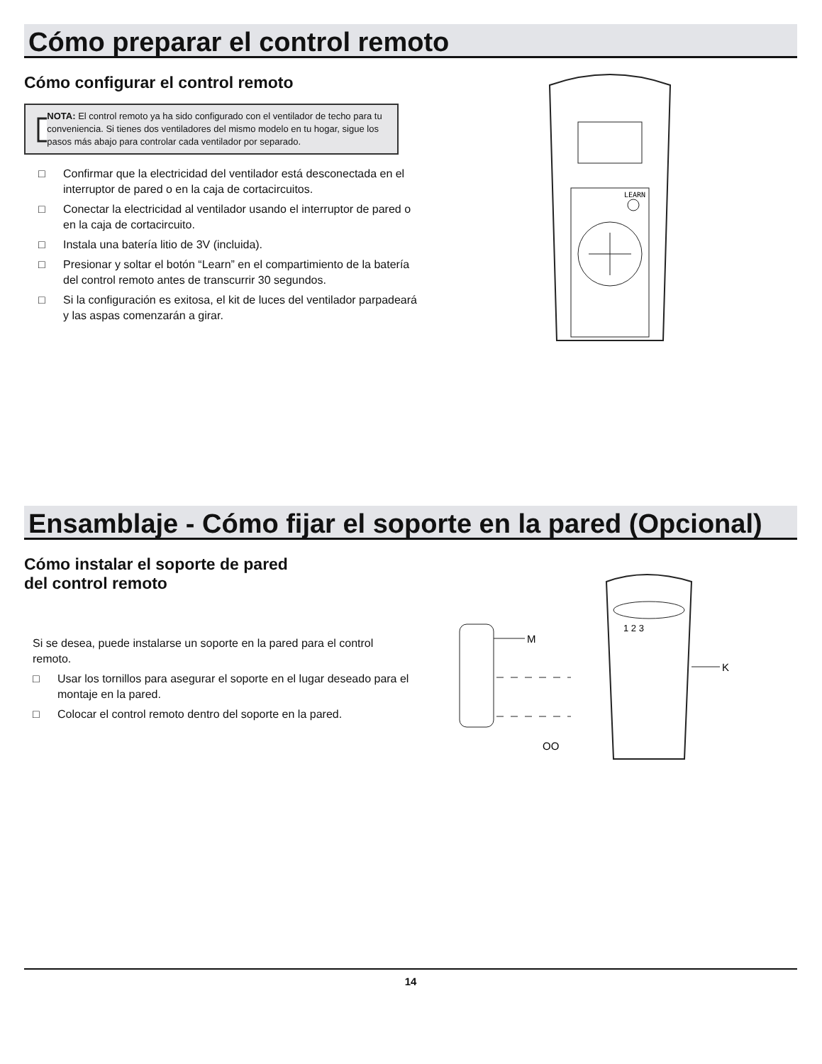Cómo preparar el control remoto
Cómo configurar el control remoto
NOTA: El control remoto ya ha sido configurado con el ventilador de techo para tu conveniencia. Si tienes dos ventiladores del mismo modelo en tu hogar, sigue los pasos más abajo para controlar cada ventilador por separado.
□ Confirmar que la electricidad del ventilador está desconectada en el interruptor de pared o en la caja de cortacircuitos.
□ Conectar la electricidad al ventilador usando el interruptor de pared o en la caja de cortacircuito.
□ Instala una batería litio de 3V (incluida).
□ Presionar y soltar el botón “Learn” en el compartimiento de la batería del control remoto antes de transcurrir 30 segundos.
□ Si la configuración es exitosa, el kit de luces del ventilador parpadeará y las aspas comenzarán a girar.
LEARN
Ensamblaje - Cómo fijar el soporte en la pared (Opcional)
Cómo instalar el soporte de pared
del control remoto
Si se desea, puede instalarse un soporte en la pared para el control remoto.
□ Usar los tornillos para asegurar el soporte en el lugar deseado para el montaje en la pared.
□ Colocar el control remoto dentro del soporte en la pared.
M
OO
1 2 3
K
14